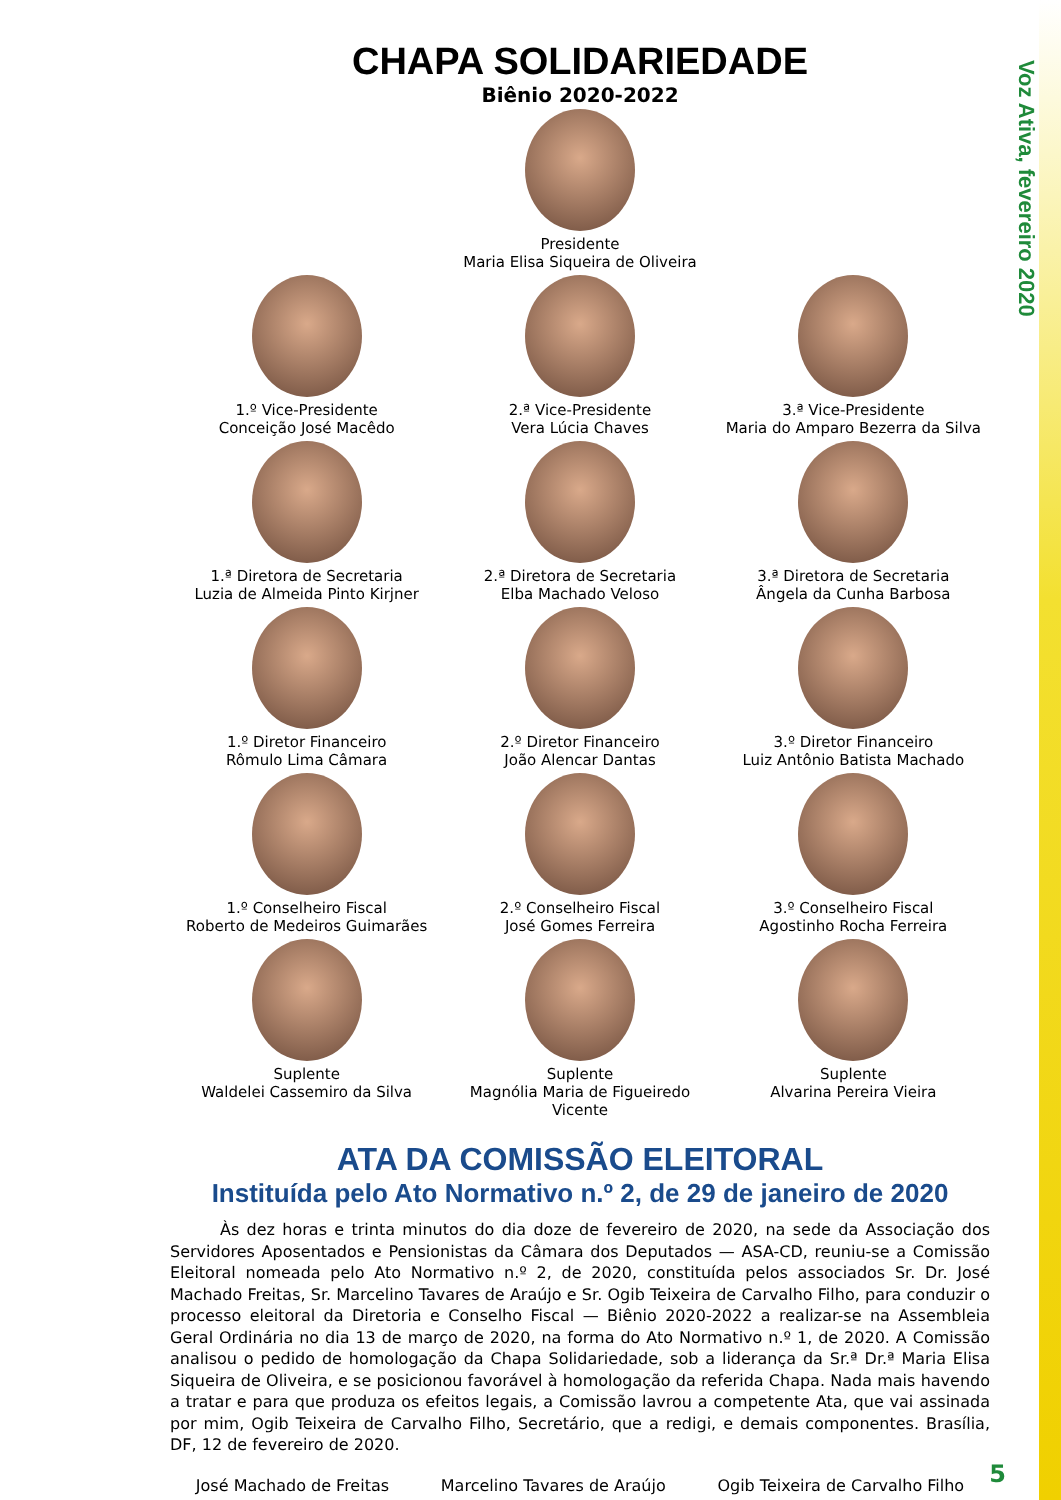Voz Ativa, fevereiro 2020
CHAPA SOLIDARIEDADE
Biênio 2020-2022
Presidente
Maria Elisa Siqueira de Oliveira
1.º Vice-Presidente
Conceição José Macêdo
2.ª Vice-Presidente
Vera Lúcia Chaves
3.ª Vice-Presidente
Maria do Amparo Bezerra da Silva
1.ª Diretora de Secretaria
Luzia de Almeida Pinto Kirjner
2.ª Diretora de Secretaria
Elba Machado Veloso
3.ª Diretora de Secretaria
Ângela da Cunha Barbosa
1.º Diretor Financeiro
Rômulo Lima Câmara
2.º Diretor Financeiro
João Alencar Dantas
3.º Diretor Financeiro
Luiz Antônio Batista Machado
1.º Conselheiro Fiscal
Roberto de Medeiros Guimarães
2.º Conselheiro Fiscal
José Gomes Ferreira
3.º Conselheiro Fiscal
Agostinho Rocha Ferreira
Suplente
Waldelei Cassemiro da Silva
Suplente
Magnólia Maria de Figueiredo Vicente
Suplente
Alvarina Pereira Vieira
ATA DA COMISSÃO ELEITORAL
Instituída pelo Ato Normativo n.º 2, de 29 de janeiro de 2020
Às dez horas e trinta minutos do dia doze de fevereiro de 2020, na sede da Associação dos Servidores Aposentados e Pensionistas da Câmara dos Deputados — ASA-CD, reuniu-se a Comissão Eleitoral nomeada pelo Ato Normativo n.º 2, de 2020, constituída pelos associados Sr. Dr. José Machado Freitas, Sr. Marcelino Tavares de Araújo e Sr. Ogib Teixeira de Carvalho Filho, para conduzir o processo eleitoral da Diretoria e Conselho Fiscal — Biênio 2020-2022 a realizar-se na Assembleia Geral Ordinária no dia 13 de março de 2020, na forma do Ato Normativo n.º 1, de 2020. A Comissão analisou o pedido de homologação da Chapa Solidariedade, sob a liderança da Sr.ª Dr.ª Maria Elisa Siqueira de Oliveira, e se posicionou favorável à homologação da referida Chapa. Nada mais havendo a tratar e para que produza os efeitos legais, a Comissão lavrou a competente Ata, que vai assinada por mim, Ogib Teixeira de Carvalho Filho, Secretário, que a redigi, e demais componentes. Brasília, DF, 12 de fevereiro de 2020.
José Machado de Freitas Marcelino Tavares de Araújo Ogib Teixeira de Carvalho Filho
5